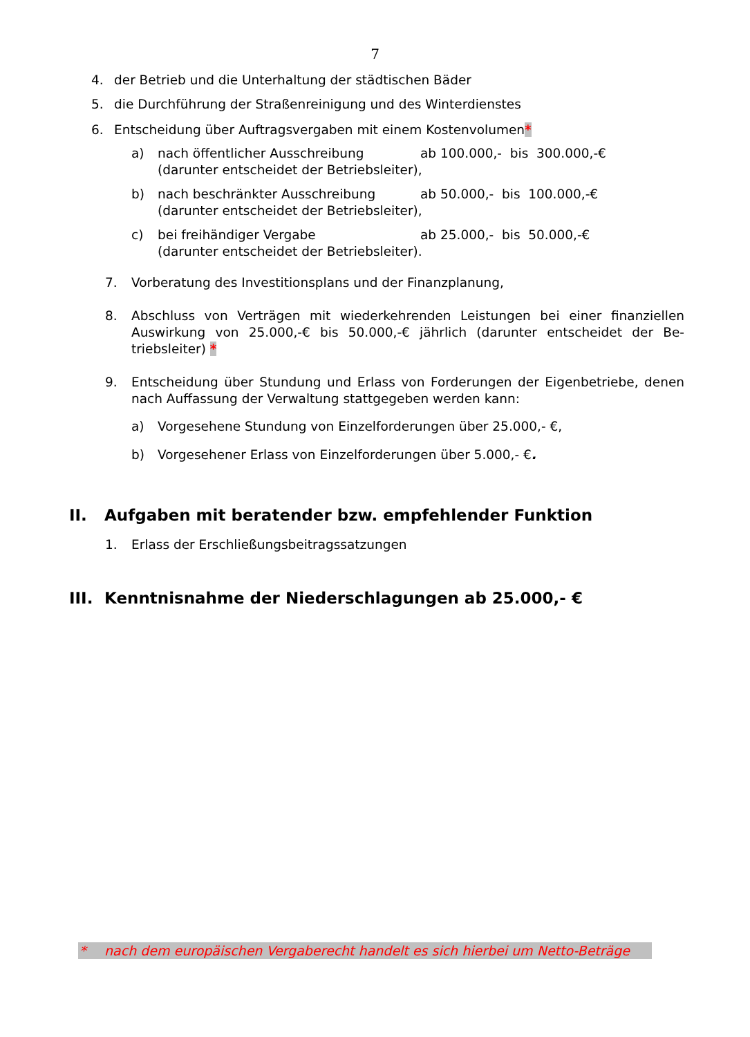7
4. der Betrieb und die Unterhaltung der städtischen Bäder
5. die Durchführung der Straßenreinigung und des Winterdienstes
6. Entscheidung über Auftragsvergaben mit einem Kostenvolumen*
a) nach öffentlicher Ausschreibung ab 100.000,- bis 300.000,-€
(darunter entscheidet der Betriebsleiter),
b) nach beschränkter Ausschreibung ab 50.000,- bis 100.000,-€
(darunter entscheidet der Betriebsleiter),
c) bei freihändiger Vergabe ab 25.000,- bis 50.000,-€
(darunter entscheidet der Betriebsleiter).
7. Vorberatung des Investitionsplans und der Finanzplanung,
8. Abschluss von Verträgen mit wiederkehrenden Leistungen bei einer finanziellen Auswirkung von 25.000,-€ bis 50.000,-€ jährlich (darunter entscheidet der Be-triebsleiter) *
9. Entscheidung über Stundung und Erlass von Forderungen der Eigenbetriebe, denen nach Auffassung der Verwaltung stattgegeben werden kann:
a) Vorgesehene Stundung von Einzelforderungen über 25.000,- €,
b) Vorgesehener Erlass von Einzelforderungen über 5.000,- €.
II. Aufgaben mit beratender bzw. empfehlender Funktion
1. Erlass der Erschließungsbeitragssatzungen
III. Kenntnisnahme der Niederschlagungen ab 25.000,- €
* nach dem europäischen Vergaberecht handelt es sich hierbei um Netto-Beträge